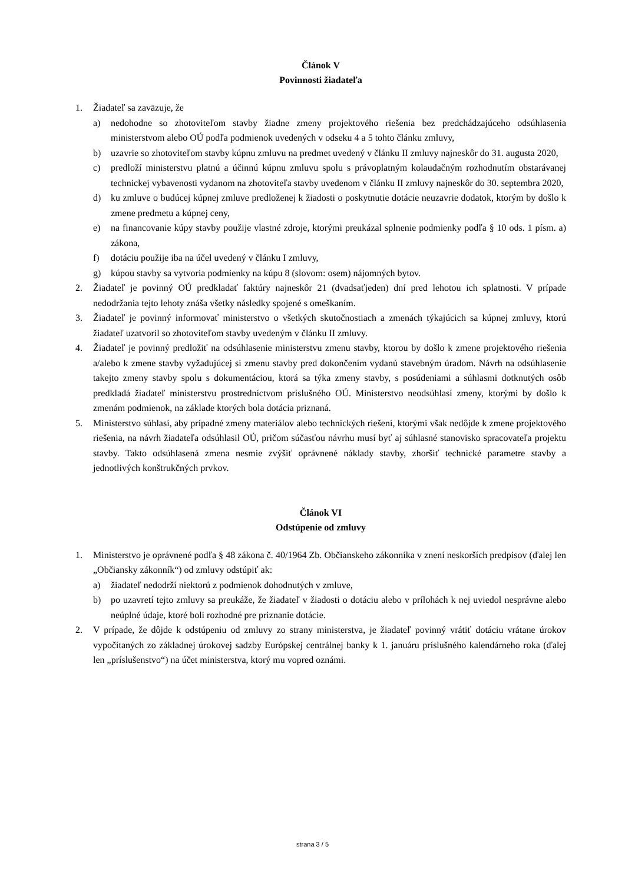Článok V
Povinnosti žiadateľa
1. Žiadateľ sa zaväzuje, že
a) nedohodne so zhotoviteľom stavby žiadne zmeny projektového riešenia bez predchádzajúceho odsúhlasenia ministerstvom alebo OÚ podľa podmienok uvedených v odseku 4 a 5 tohto článku zmluvy,
b) uzavrie so zhotoviteľom stavby kúpnu zmluvu na predmet uvedený v článku II zmluvy najneskôr do 31. augusta 2020,
c) predloží ministerstvu platnú a účinnú kúpnu zmluvu spolu s právoplatným kolaudačným rozhodnutím obstarávanej technickej vybavenosti vydanom na zhotoviteľa stavby uvedenom v článku II zmluvy najneskôr do 30. septembra 2020,
d) ku zmluve o budúcej kúpnej zmluve predloženej k žiadosti o poskytnutie dotácie neuzavrie dodatok, ktorým by došlo k zmene predmetu a kúpnej ceny,
e) na financovanie kúpy stavby použije vlastné zdroje, ktorými preukázal splnenie podmienky podľa § 10 ods. 1 písm. a) zákona,
f) dotáciu použije iba na účel uvedený v článku I zmluvy,
g) kúpou stavby sa vytvoria podmienky na kúpu 8 (slovom: osem) nájomných bytov.
2. Žiadateľ je povinný OÚ predkladať faktúry najneskôr 21 (dvadsaťjeden) dní pred lehotou ich splatnosti. V prípade nedodržania tejto lehoty znáša všetky následky spojené s omeškaním.
3. Žiadateľ je povinný informovať ministerstvo o všetkých skutočnostiach a zmenách týkajúcich sa kúpnej zmluvy, ktorú žiadateľ uzatvoril so zhotoviteľom stavby uvedeným v článku II zmluvy.
4. Žiadateľ je povinný predložiť na odsúhlasenie ministerstvu zmenu stavby, ktorou by došlo k zmene projektového riešenia a/alebo k zmene stavby vyžadujúcej si zmenu stavby pred dokončením vydanú stavebným úradom. Návrh na odsúhlasenie takejto zmeny stavby spolu s dokumentáciou, ktorá sa týka zmeny stavby, s posúdeniami a súhlasmi dotknutých osôb predkladá žiadateľ ministerstvu prostredníctvom príslušného OÚ. Ministerstvo neodsúhlasí zmeny, ktorými by došlo k zmenám podmienok, na základe ktorých bola dotácia priznaná.
5. Ministerstvo súhlasí, aby prípadné zmeny materiálov alebo technických riešení, ktorými však nedôjde k zmene projektového riešenia, na návrh žiadateľa odsúhlasil OÚ, pričom súčasťou návrhu musí byť aj súhlasné stanovisko spracovateľa projektu stavby. Takto odsúhlasená zmena nesmie zvýšiť oprávnené náklady stavby, zhoršiť technické parametre stavby a jednotlivých konštrukčných prvkov.
Článok VI
Odstúpenie od zmluvy
1. Ministerstvo je oprávnené podľa § 48 zákona č. 40/1964 Zb. Občianskeho zákonníka v znení neskorších predpisov (ďalej len „Občiansky zákonník“) od zmluvy odstúpiť ak:
a) žiadateľ nedodrží niektorú z podmienok dohodnutých v zmluve,
b) po uzavretí tejto zmluvy sa preukáže, že žiadateľ v žiadosti o dotáciu alebo v prílohách k nej uviedol nesprávne alebo neúplné údaje, ktoré boli rozhodné pre priznanie dotácie.
2. V prípade, že dôjde k odstúpeniu od zmluvy zo strany ministerstva, je žiadateľ povinný vrátiť dotáciu vrátane úrokov vypočítaných zo základnej úrokovej sadzby Európskej centrálnej banky k 1. januáru príslušného kalendárneho roka (ďalej len „príslušenstvo“) na účet ministerstva, ktorý mu vopred oznámi.
strana 3 / 5